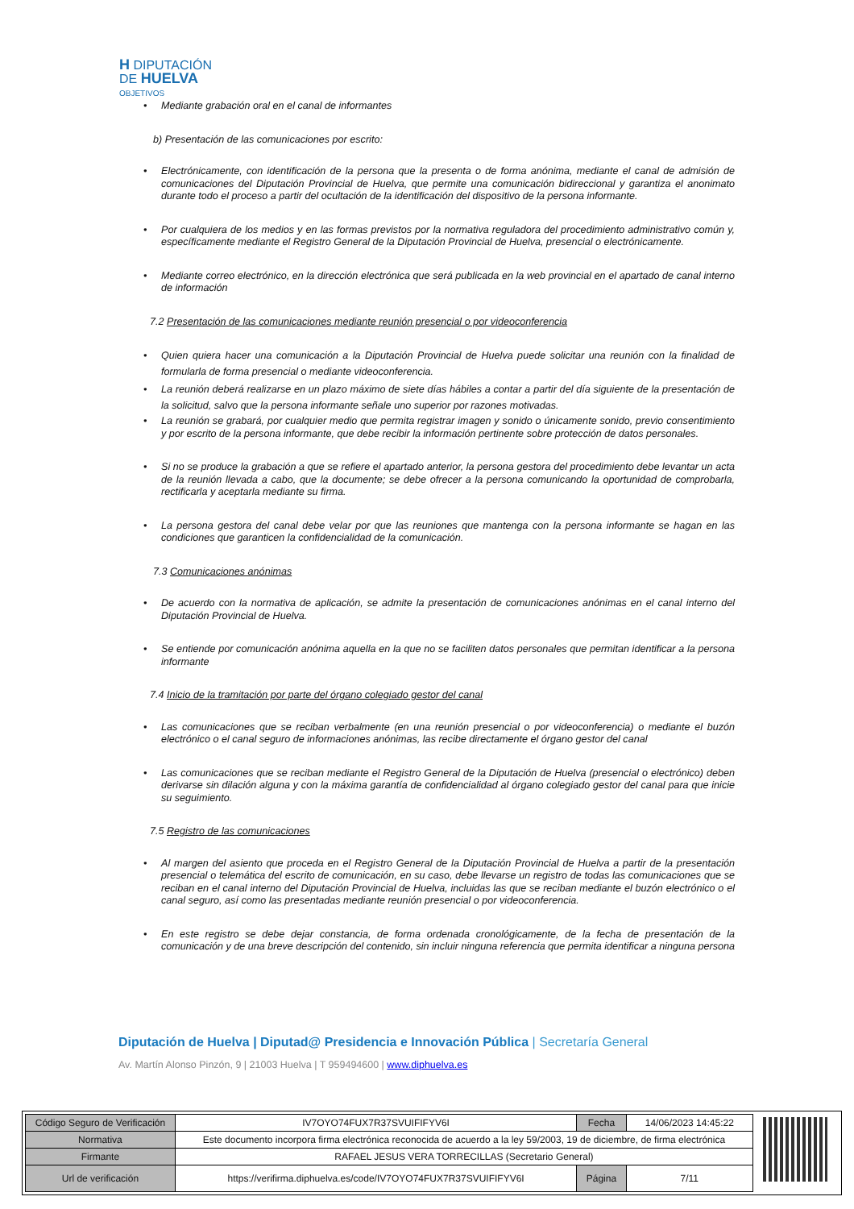H DIPUTACIÓN
DE HUELVA
OBJETIVOS
• Mediante grabación oral en el canal de informantes
b) Presentación de las comunicaciones por escrito:
• Electrónicamente, con identificación de la persona que la presenta o de forma anónima, mediante el canal de admisión de comunicaciones del Diputación Provincial de Huelva, que permite una comunicación bidireccional y garantiza el anonimato durante todo el proceso a partir del ocultación de la identificación del dispositivo de la persona informante.
• Por cualquiera de los medios y en las formas previstos por la normativa reguladora del procedimiento administrativo común y, específicamente mediante el Registro General de la Diputación Provincial de Huelva, presencial o electrónicamente.
• Mediante correo electrónico, en la dirección electrónica que será publicada en la web provincial en el apartado de canal interno de información
7.2 Presentación de las comunicaciones mediante reunión presencial o por videoconferencia
• Quien quiera hacer una comunicación a la Diputación Provincial de Huelva puede solicitar una reunión con la finalidad de formularla de forma presencial o mediante videoconferencia.
• La reunión deberá realizarse en un plazo máximo de siete días hábiles a contar a partir del día siguiente de la presentación de la solicitud, salvo que la persona informante señale uno superior por razones motivadas.
• La reunión se grabará, por cualquier medio que permita registrar imagen y sonido o únicamente sonido, previo consentimiento y por escrito de la persona informante, que debe recibir la información pertinente sobre protección de datos personales.
• Si no se produce la grabación a que se refiere el apartado anterior, la persona gestora del procedimiento debe levantar un acta de la reunión llevada a cabo, que la documente; se debe ofrecer a la persona comunicando la oportunidad de comprobarla, rectificarla y aceptarla mediante su firma.
• La persona gestora del canal debe velar por que las reuniones que mantenga con la persona informante se hagan en las condiciones que garanticen la confidencialidad de la comunicación.
7.3 Comunicaciones anónimas
• De acuerdo con la normativa de aplicación, se admite la presentación de comunicaciones anónimas en el canal interno del Diputación Provincial de Huelva.
• Se entiende por comunicación anónima aquella en la que no se faciliten datos personales que permitan identificar a la persona informante
7.4 Inicio de la tramitación por parte del órgano colegiado gestor del canal
• Las comunicaciones que se reciban verbalmente (en una reunión presencial o por videoconferencia) o mediante el buzón electrónico o el canal seguro de informaciones anónimas, las recibe directamente el órgano gestor del canal
• Las comunicaciones que se reciban mediante el Registro General de la Diputación de Huelva (presencial o electrónico) deben derivarse sin dilación alguna y con la máxima garantía de confidencialidad al órgano colegiado gestor del canal para que inicie su seguimiento.
7.5 Registro de las comunicaciones
• Al margen del asiento que proceda en el Registro General de la Diputación Provincial de Huelva a partir de la presentación presencial o telemática del escrito de comunicación, en su caso, debe llevarse un registro de todas las comunicaciones que se reciban en el canal interno del Diputación Provincial de Huelva, incluidas las que se reciban mediante el buzón electrónico o el canal seguro, así como las presentadas mediante reunión presencial o por videoconferencia.
• En este registro se debe dejar constancia, de forma ordenada cronológicamente, de la fecha de presentación de la comunicación y de una breve descripción del contenido, sin incluir ninguna referencia que permita identificar a ninguna persona
Diputación de Huelva | Diputad@ Presidencia e Innovación Pública | Secretaría General
Av. Martín Alonso Pinzón, 9 | 21003 Huelva | T 959494600 | www.diphuelva.es
| Código Seguro de Verificación | IV7OYO74FUX7R37SVUIFIFYV6I | Fecha | 14/06/2023 14:45:22 |
| Normativa | Este documento incorpora firma electrónica reconocida de acuerdo a la ley 59/2003, 19 de diciembre, de firma electrónica | | |
| Firmante | RAFAEL JESUS VERA TORRECILLAS (Secretario General) | | |
| Url de verificación | https://verifirma.diphuelva.es/code/IV7OYO74FUX7R37SVUIFIFYV6I | Página | 7/11 |